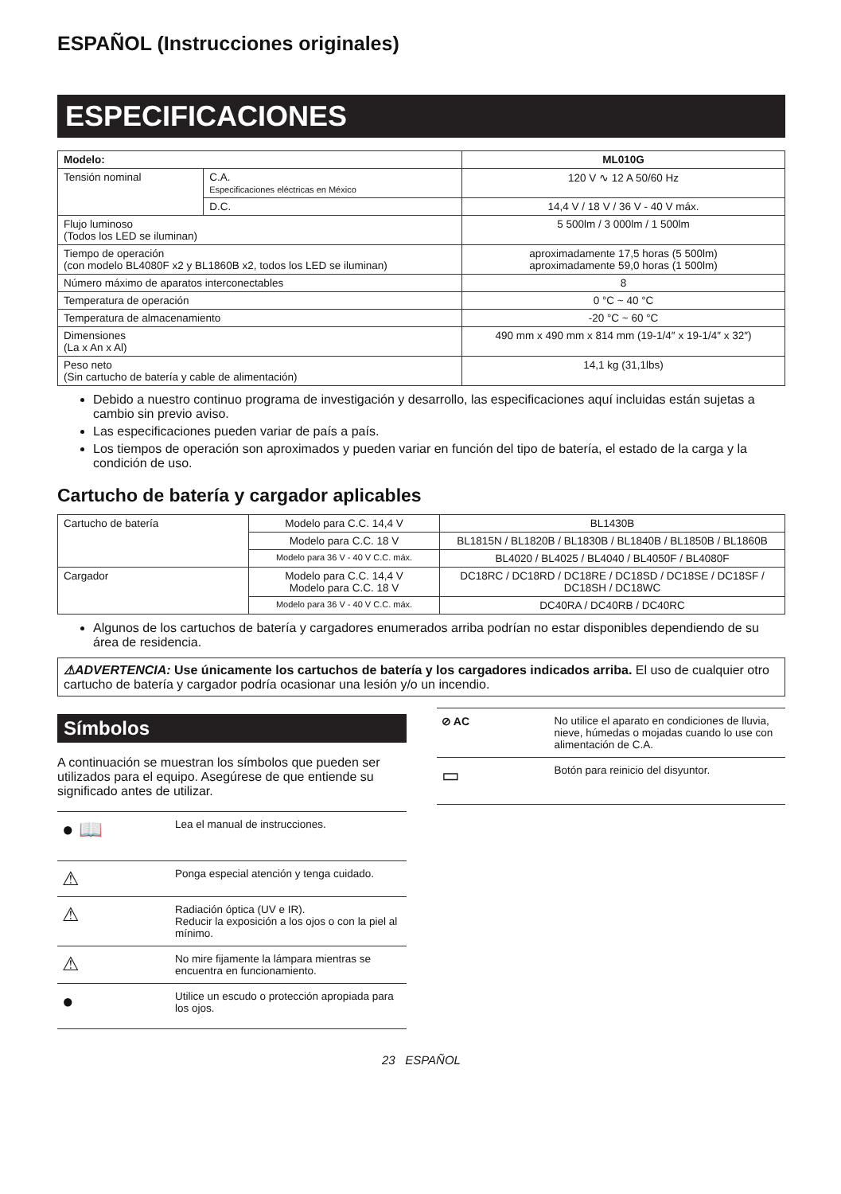ESPAÑOL (Instrucciones originales)
ESPECIFICACIONES
| Modelo: | | ML010G |
| --- | --- | --- |
| Tensión nominal | C.A. Especificaciones eléctricas en México | 120 V ∿ 12 A 50/60 Hz |
| | D.C. | 14,4 V / 18 V / 36 V - 40 V máx. |
| Flujo luminoso (Todos los LED se iluminan) | | 5 500lm / 3 000lm / 1 500lm |
| Tiempo de operación (con modelo BL4080F x2 y BL1860B x2, todos los LED se iluminan) | | aproximadamente 17,5 horas (5 500lm) aproximadamente 59,0 horas (1 500lm) |
| Número máximo de aparatos interconectables | | 8 |
| Temperatura de operación | | 0 °C ~ 40 °C |
| Temperatura de almacenamiento | | -20 °C ~ 60 °C |
| Dimensiones (La x An x Al) | | 490 mm x 490 mm x 814 mm (19-1/4″ x 19-1/4″ x 32″) |
| Peso neto (Sin cartucho de batería y cable de alimentación) | | 14,1 kg (31,1lbs) |
Debido a nuestro continuo programa de investigación y desarrollo, las especificaciones aquí incluidas están sujetas a cambio sin previo aviso.
Las especificaciones pueden variar de país a país.
Los tiempos de operación son aproximados y pueden variar en función del tipo de batería, el estado de la carga y la condición de uso.
Cartucho de batería y cargador aplicables
| Cartucho de batería | Modelo para C.C. 14,4 V | BL1430B |
| | Modelo para C.C. 18 V | BL1815N / BL1820B / BL1830B / BL1840B / BL1850B / BL1860B |
| | Modelo para 36 V - 40 V C.C. máx. | BL4020 / BL4025 / BL4040 / BL4050F / BL4080F |
| Cargador | Modelo para C.C. 14,4 V Modelo para C.C. 18 V | DC18RC / DC18RD / DC18RE / DC18SD / DC18SE / DC18SF / DC18SH / DC18WC |
| | Modelo para 36 V - 40 V C.C. máx. | DC40RA / DC40RB / DC40RC |
Algunos de los cartuchos de batería y cargadores enumerados arriba podrían no estar disponibles dependiendo de su área de residencia.
⚠ADVERTENCIA: Use únicamente los cartuchos de batería y los cargadores indicados arriba. El uso de cualquier otro cartucho de batería y cargador podría ocasionar una lesión y/o un incendio.
Símbolos
A continuación se muestran los símbolos que pueden ser utilizados para el equipo. Asegúrese de que entiende su significado antes de utilizar.
| ● 📖 | Lea el manual de instrucciones. |
| ⚠ | Ponga especial atención y tenga cuidado. |
| ⚠ | Radiación óptica (UV e IR). Reducir la exposición a los ojos o con la piel al mínimo. |
| ⚠ | No mire fijamente la lámpara mientras se encuentra en funcionamiento. |
| ● | Utilice un escudo o protección apropiada para los ojos. |
| ⊘ AC | No utilice el aparato en condiciones de lluvia, nieve, húmedas o mojadas cuando lo use con alimentación de C.A. |
| ▭ | Botón para reinicio del disyuntor. |
23 ESPAÑOL